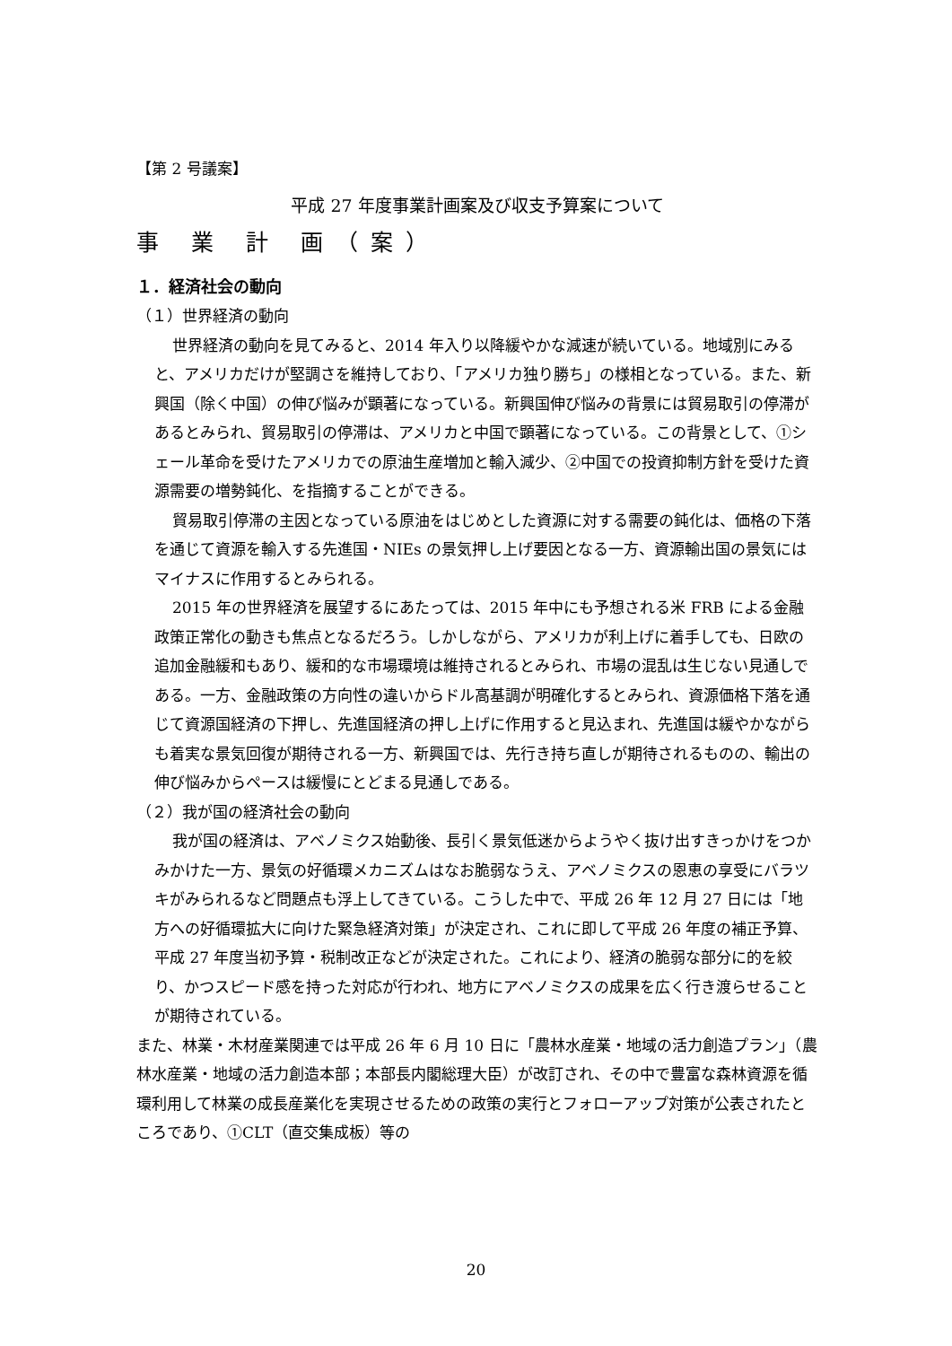【第 2 号議案】
平成 27 年度事業計画案及び収支予算案について
事 業 計 画（案）
１．経済社会の動向
（１）世界経済の動向
世界経済の動向を見てみると、2014 年入り以降緩やかな減速が続いている。地域別にみると、アメリカだけが堅調さを維持しており、「アメリカ独り勝ち」の様相となっている。また、新興国（除く中国）の伸び悩みが顕著になっている。新興国伸び悩みの背景には貿易取引の停滞があるとみられ、貿易取引の停滞は、アメリカと中国で顕著になっている。この背景として、①シェール革命を受けたアメリカでの原油生産増加と輸入減少、②中国での投資抑制方針を受けた資源需要の増勢鈍化、を指摘することができる。
貿易取引停滞の主因となっている原油をはじめとした資源に対する需要の鈍化は、価格の下落を通じて資源を輸入する先進国・NIEs の景気押し上げ要因となる一方、資源輸出国の景気にはマイナスに作用するとみられる。
2015 年の世界経済を展望するにあたっては、2015 年中にも予想される米 FRB による金融政策正常化の動きも焦点となるだろう。しかしながら、アメリカが利上げに着手しても、日欧の追加金融緩和もあり、緩和的な市場環境は維持されるとみられ、市場の混乱は生じない見通しである。一方、金融政策の方向性の違いからドル高基調が明確化するとみられ、資源価格下落を通じて資源国経済の下押し、先進国経済の押し上げに作用すると見込まれ、先進国は緩やかながらも着実な景気回復が期待される一方、新興国では、先行き持ち直しが期待されるものの、輸出の伸び悩みからペースは緩慢にとどまる見通しである。
（２）我が国の経済社会の動向
我が国の経済は、アベノミクス始動後、長引く景気低迷からようやく抜け出すきっかけをつかみかけた一方、景気の好循環メカニズムはなお脆弱なうえ、アベノミクスの恩恵の享受にバラツキがみられるなど問題点も浮上してきている。こうした中で、平成 26 年 12 月 27 日には「地方への好循環拡大に向けた緊急経済対策」が決定され、これに即して平成 26 年度の補正予算、平成 27 年度当初予算・税制改正などが決定された。これにより、経済の脆弱な部分に的を絞り、かつスピード感を持った対応が行われ、地方にアベノミクスの成果を広く行き渡らせることが期待されている。
また、林業・木材産業関連では平成 26 年 6 月 10 日に「農林水産業・地域の活力創造プラン」（農林水産業・地域の活力創造本部；本部長内閣総理大臣）が改訂され、その中で豊富な森林資源を循環利用して林業の成長産業化を実現させるための政策の実行とフォローアップ対策が公表されたところであり、①CLT（直交集成板）等の
20